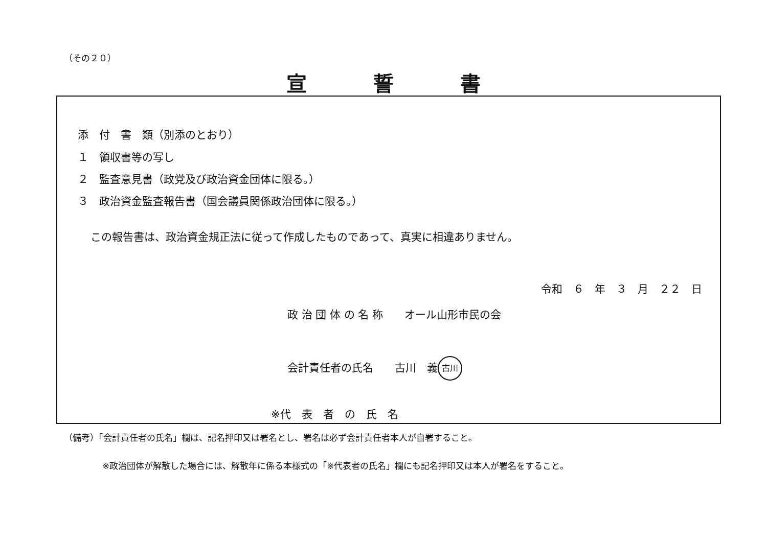（その２０）
宣誓書
添　付　書　類（別添のとおり）
１　領収書等の写し
２　監査意見書（政党及び政治資金団体に限る。）
３　政治資金監査報告書（国会議員関係政治団体に限る。）
この報告書は、政治資金規正法に従って作成したものであって、真実に相違ありません。
令和　６　年　３　月　２２　日
政 治 団 体 の 名 称　　オール山形市民の会
会計責任者の氏名　　古川　義 古川
※代　表　者　の　氏　名
（備考）「会計責任者の氏名」欄は、記名押印又は署名とし、署名は必ず会計責任者本人が自署すること。
※政治団体が解散した場合には、解散年に係る本様式の「※代表者の氏名」欄にも記名押印又は本人が署名をすること。